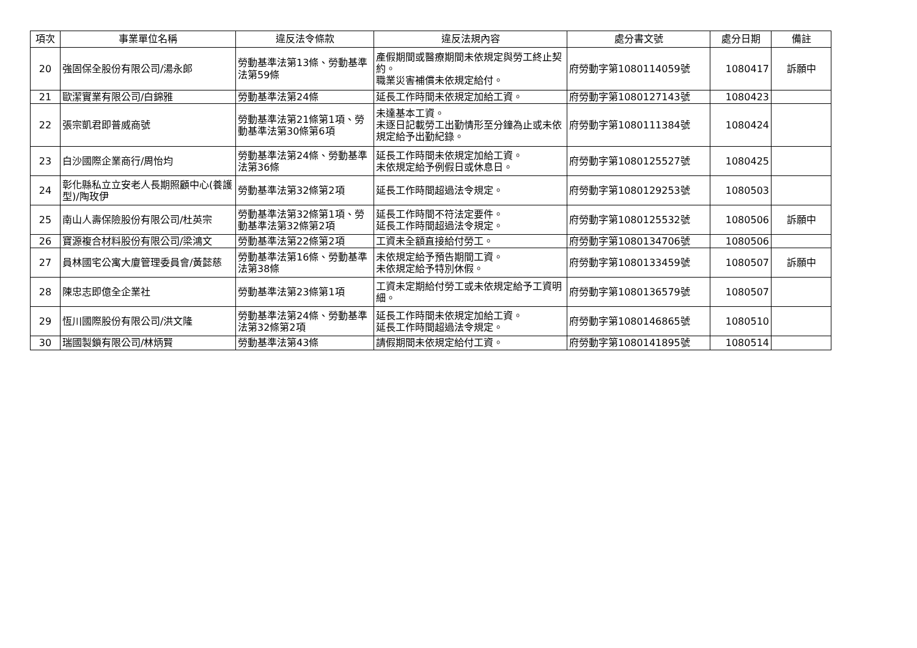| 項次 | 事業單位名稱 | 違反法令條款 | 違反法規內容 | 處分書文號 | 處分日期 | 備註 |
| --- | --- | --- | --- | --- | --- | --- |
| 20 | 強固保全股份有限公司/湯永郎 | 勞動基準法第13條、勞動基準法第59條 | 產假期間或醫療期間未依規定與勞工終止契約。 職業災害補償未依規定給付。 | 府勞動字第1080114059號 | 1080417 | 訴願中 |
| 21 | 歐潔實業有限公司/白錦雅 | 勞動基準法第24條 | 延長工作時間未依規定加給工資。 | 府勞動字第1080127143號 | 1080423 | |
| 22 | 張宗凱君即普威商號 | 勞動基準法第21條第1項、勞動基準法第30條第6項 | 未達基本工資。 未逐日記載勞工出勤情形至分鐘為止或未依規定給予出勤紀錄。 | 府勞動字第1080111384號 | 1080424 | |
| 23 | 白沙國際企業商行/周怡均 | 勞動基準法第24條、勞動基準法第36條 | 延長工作時間未依規定加給工資。 未依規定給予例假日或休息日。 | 府勞動字第1080125527號 | 1080425 | |
| 24 | 彰化縣私立立安老人長期照顧中心(養護型)/陶玫伊 | 勞動基準法第32條第2項 | 延長工作時間超過法令規定。 | 府勞動字第1080129253號 | 1080503 | |
| 25 | 南山人壽保險股份有限公司/杜英宗 | 勞動基準法第32條第1項、勞動基準法第32條第2項 | 延長工作時間不符法定要件。 延長工作時間超過法令規定。 | 府勞動字第1080125532號 | 1080506 | 訴願中 |
| 26 | 寶源複合材料股份有限公司/梁鴻文 | 勞動基準法第22條第2項 | 工資未全額直接給付勞工。 | 府勞動字第1080134706號 | 1080506 | |
| 27 | 員林國宅公寓大廈管理委員會/黃懿慈 | 勞動基準法第16條、勞動基準法第38條 | 未依規定給予預告期間工資。 未依規定給予特別休假。 | 府勞動字第1080133459號 | 1080507 | 訴願中 |
| 28 | 陳忠志即億全企業社 | 勞動基準法第23條第1項 | 工資未定期給付勞工或未依規定給予工資明細。 | 府勞動字第1080136579號 | 1080507 | |
| 29 | 恆川國際股份有限公司/洪文隆 | 勞動基準法第24條、勞動基準法第32條第2項 | 延長工作時間未依規定加給工資。 延長工作時間超過法令規定。 | 府勞動字第1080146865號 | 1080510 | |
| 30 | 瑞國製鎖有限公司/林炳賢 | 勞動基準法第43條 | 請假期間未依規定給付工資。 | 府勞動字第1080141895號 | 1080514 | |